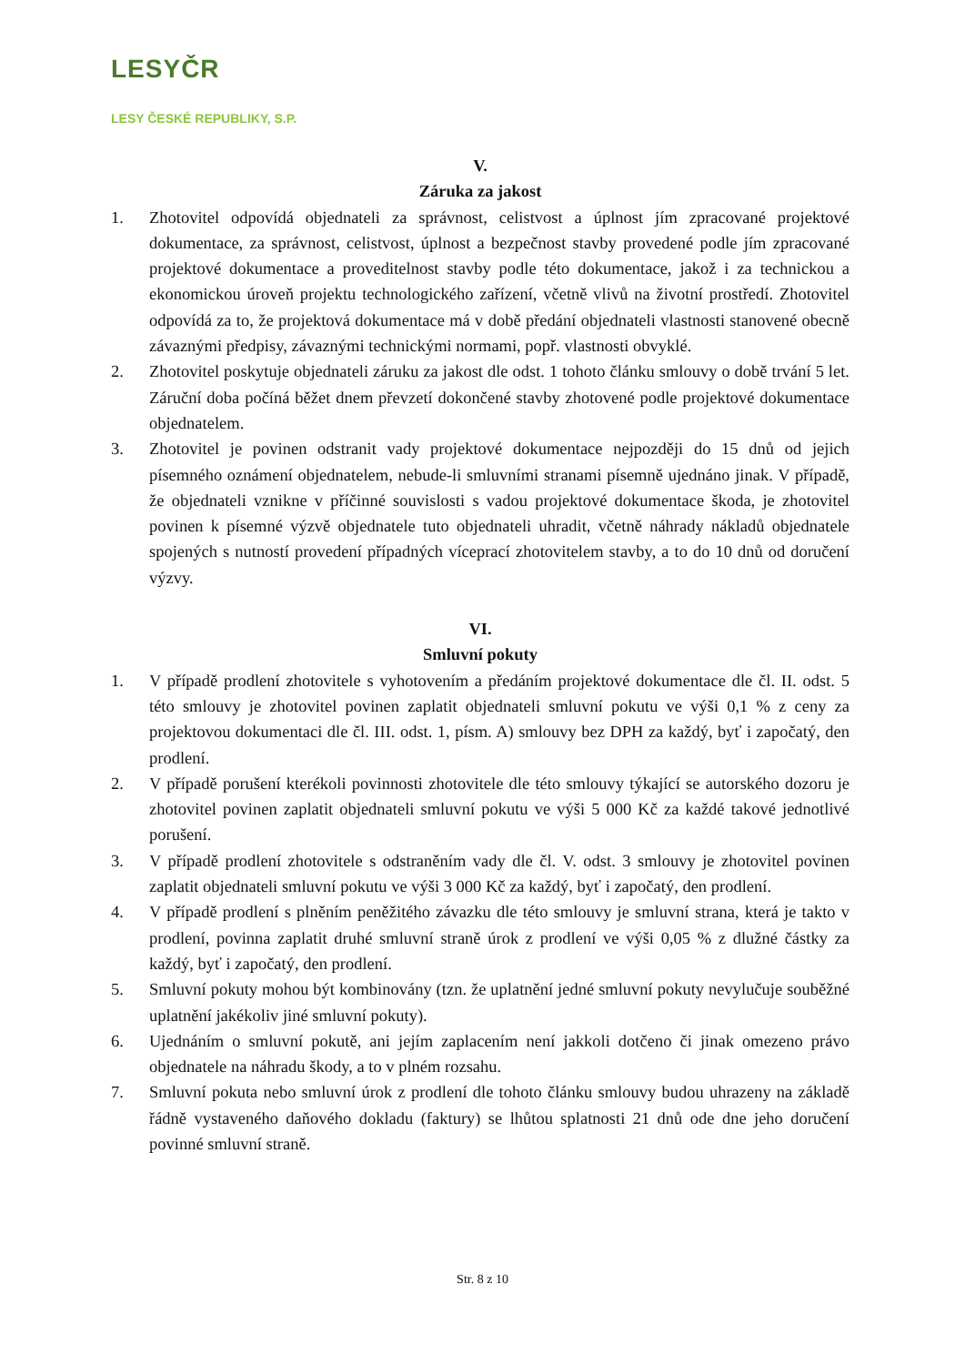LESYČR
LESY ČESKÉ REPUBLIKY, S.P.
V.
Záruka za jakost
1. Zhotovitel odpovídá objednateli za správnost, celistvost a úplnost jím zpracované projektové dokumentace, za správnost, celistvost, úplnost a bezpečnost stavby provedené podle jím zpracované projektové dokumentace a proveditelnost stavby podle této dokumentace, jakož i za technickou a ekonomickou úroveň projektu technologického zařízení, včetně vlivů na životní prostředí. Zhotovitel odpovídá za to, že projektová dokumentace má v době předání objednateli vlastnosti stanovené obecně závaznými předpisy, závaznými technickými normami, popř. vlastnosti obvyklé.
2. Zhotovitel poskytuje objednateli záruku za jakost dle odst. 1 tohoto článku smlouvy o době trvání 5 let. Záruční doba počíná běžet dnem převzetí dokončené stavby zhotovené podle projektové dokumentace objednatelem.
3. Zhotovitel je povinen odstranit vady projektové dokumentace nejpozději do 15 dnů od jejich písemného oznámení objednatelem, nebude-li smluvními stranami písemně ujednáno jinak. V případě, že objednateli vznikne v příčinné souvislosti s vadou projektové dokumentace škoda, je zhotovitel povinen k písemné výzvě objednatele tuto objednateli uhradit, včetně náhrady nákladů objednatele spojených s nutností provedení případných víceprací zhotovitelem stavby, a to do 10 dnů od doručení výzvy.
VI.
Smluvní pokuty
1. V případě prodlení zhotovitele s vyhotovením a předáním projektové dokumentace dle čl. II. odst. 5 této smlouvy je zhotovitel povinen zaplatit objednateli smluvní pokutu ve výši 0,1 % z ceny za projektovou dokumentaci dle čl. III. odst. 1, písm. A) smlouvy bez DPH za každý, byť i započatý, den prodlení.
2. V případě porušení kterékoli povinnosti zhotovitele dle této smlouvy týkající se autorského dozoru je zhotovitel povinen zaplatit objednateli smluvní pokutu ve výši 5 000 Kč za každé takové jednotlivé porušení.
3. V případě prodlení zhotovitele s odstraněním vady dle čl. V. odst. 3 smlouvy je zhotovitel povinen zaplatit objednateli smluvní pokutu ve výši 3 000 Kč za každý, byť i započatý, den prodlení.
4. V případě prodlení s plněním peněžitého závazku dle této smlouvy je smluvní strana, která je takto v prodlení, povinna zaplatit druhé smluvní straně úrok z prodlení ve výši 0,05 % z dlužné částky za každý, byť i započatý, den prodlení.
5. Smluvní pokuty mohou být kombinovány (tzn. že uplatnění jedné smluvní pokuty nevylučuje souběžné uplatnění jakékoliv jiné smluvní pokuty).
6. Ujednáním o smluvní pokutě, ani jejím zaplacením není jakkoli dotčeno či jinak omezeno právo objednatele na náhradu škody, a to v plném rozsahu.
7. Smluvní pokuta nebo smluvní úrok z prodlení dle tohoto článku smlouvy budou uhrazeny na základě řádně vystaveného daňového dokladu (faktury) se lhůtou splatnosti 21 dnů ode dne jeho doručení povinné smluvní straně.
Str. 8 z 10